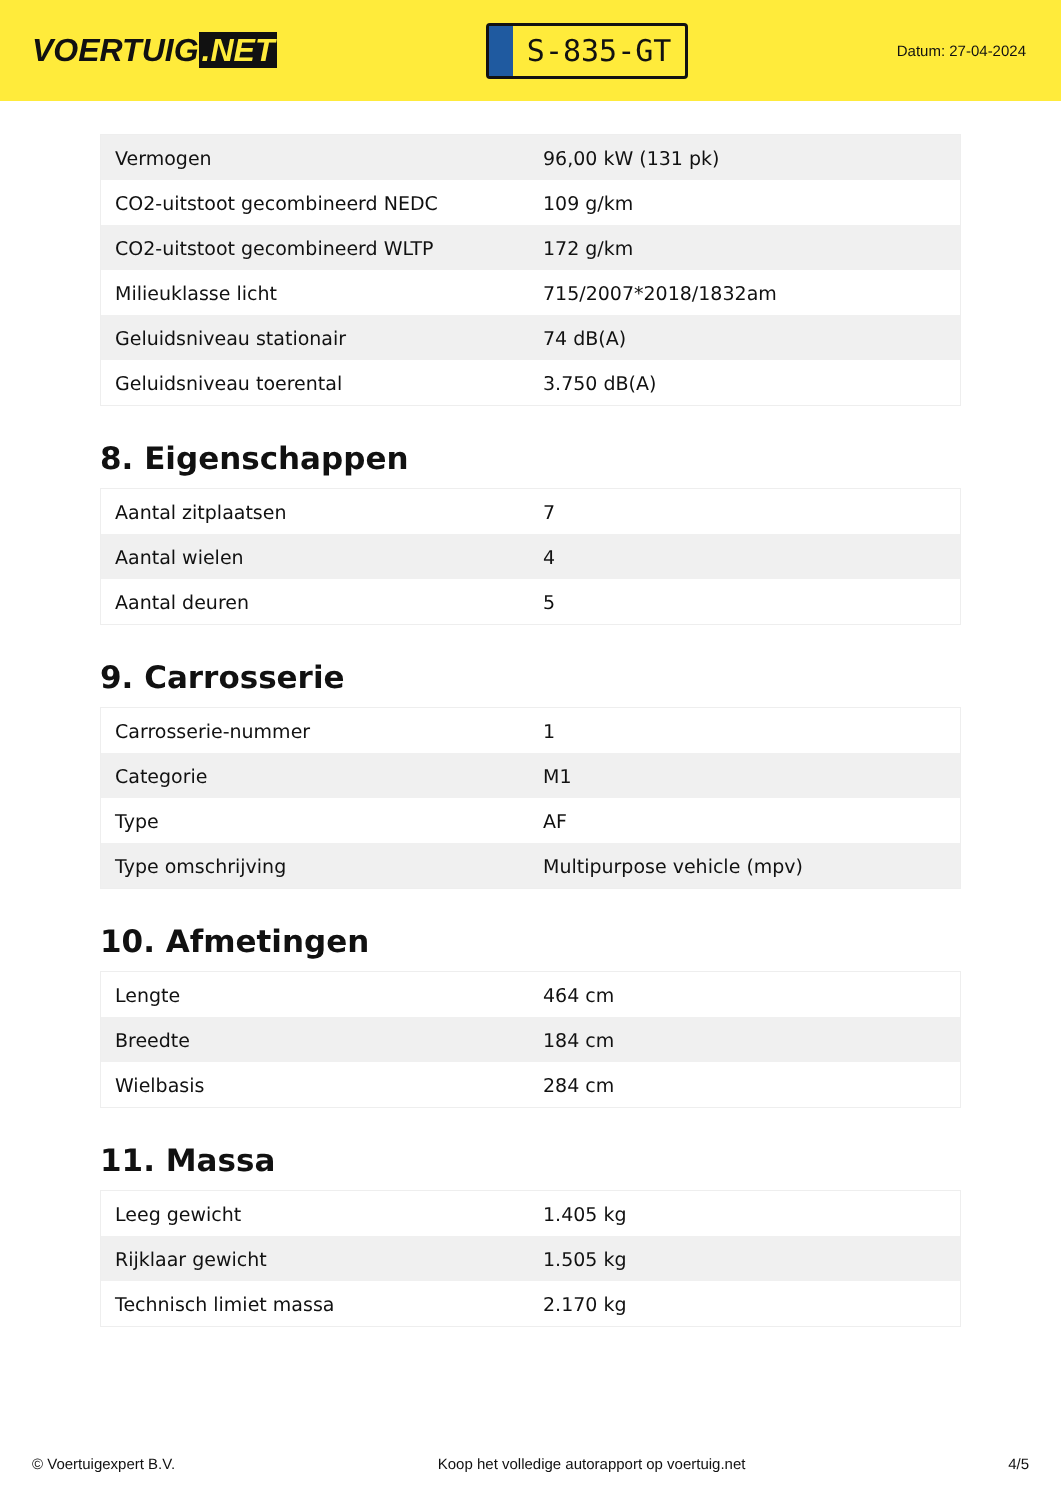VOERTUIG.NET
S-835-GT
Datum: 27-04-2024
| Vermogen | 96,00 kW (131 pk) |
| CO2-uitstoot gecombineerd NEDC | 109 g/km |
| CO2-uitstoot gecombineerd WLTP | 172 g/km |
| Milieuklasse licht | 715/2007*2018/1832am |
| Geluidsniveau stationair | 74 dB(A) |
| Geluidsniveau toerental | 3.750 dB(A) |
8. Eigenschappen
| Aantal zitplaatsen | 7 |
| Aantal wielen | 4 |
| Aantal deuren | 5 |
9. Carrosserie
| Carrosserie-nummer | 1 |
| Categorie | M1 |
| Type | AF |
| Type omschrijving | Multipurpose vehicle (mpv) |
10. Afmetingen
| Lengte | 464 cm |
| Breedte | 184 cm |
| Wielbasis | 284 cm |
11. Massa
| Leeg gewicht | 1.405 kg |
| Rijklaar gewicht | 1.505 kg |
| Technisch limiet massa | 2.170 kg |
© Voertuigexpert B.V. Koop het volledige autorapport op voertuig.net 4/5